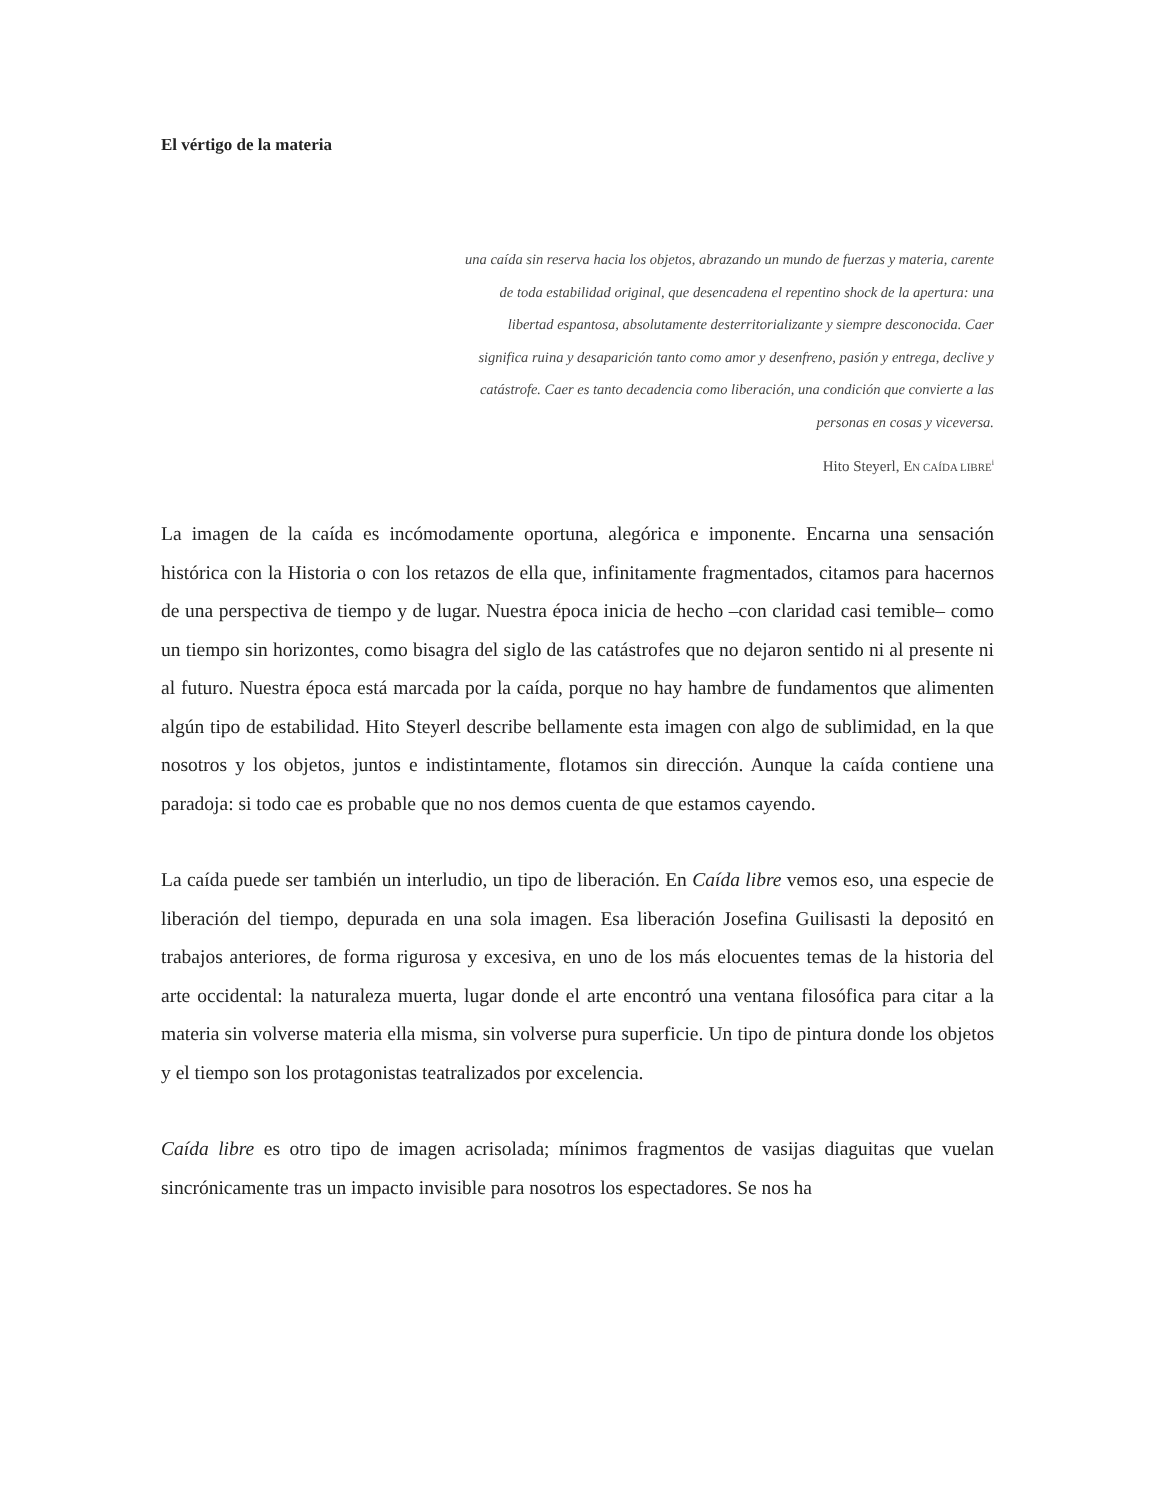El vértigo de la materia
una caída sin reserva hacia los objetos, abrazando un mundo de fuerzas y materia, carente de toda estabilidad original, que desencadena el repentino shock de la apertura: una libertad espantosa, absolutamente desterritorializante y siempre desconocida. Caer significa ruina y desaparición tanto como amor y desenfreno, pasión y entrega, declive y catástrofe. Caer es tanto decadencia como liberación, una condición que convierte a las personas en cosas y viceversa.
Hito Steyerl, EN CAÍDA LIBRE<sup>i</sup>
La imagen de la caída es incómodamente oportuna, alegórica e imponente. Encarna una sensación histórica con la Historia o con los retazos de ella que, infinitamente fragmentados, citamos para hacernos de una perspectiva de tiempo y de lugar. Nuestra época inicia de hecho –con claridad casi temible– como un tiempo sin horizontes, como bisagra del siglo de las catástrofes que no dejaron sentido ni al presente ni al futuro. Nuestra época está marcada por la caída, porque no hay hambre de fundamentos que alimenten algún tipo de estabilidad. Hito Steyerl describe bellamente esta imagen con algo de sublimidad, en la que nosotros y los objetos, juntos e indistintamente, flotamos sin dirección. Aunque la caída contiene una paradoja: si todo cae es probable que no nos demos cuenta de que estamos cayendo.
La caída puede ser también un interludio, un tipo de liberación. En Caída libre vemos eso, una especie de liberación del tiempo, depurada en una sola imagen. Esa liberación Josefina Guilisasti la depositó en trabajos anteriores, de forma rigurosa y excesiva, en uno de los más elocuentes temas de la historia del arte occidental: la naturaleza muerta, lugar donde el arte encontró una ventana filosófica para citar a la materia sin volverse materia ella misma, sin volverse pura superficie. Un tipo de pintura donde los objetos y el tiempo son los protagonistas teatralizados por excelencia.
Caída libre es otro tipo de imagen acrisolada; mínimos fragmentos de vasijas diaguitas que vuelan sincrónicamente tras un impacto invisible para nosotros los espectadores. Se nos ha